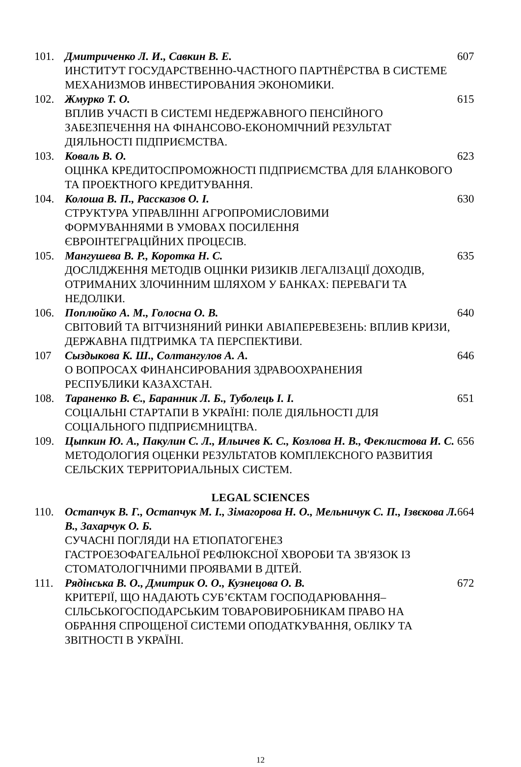| 101. | Дмитриченко Л. И., Савкин В. Е. ИНСТИТУТ ГОСУДАРСТВЕННО-ЧАСТНОГО ПАРТНЁРСТВА В СИСТЕМЕ МЕХАНИЗМОВ ИНВЕСТИРОВАНИЯ ЭКОНОМИКИ. | 607 |
| 102. | Жмурко Т. О. ВПЛИВ УЧАСТІ В СИСТЕМІ НЕДЕРЖАВНОГО ПЕНСІЙНОГО ЗАБЕЗПЕЧЕННЯ НА ФІНАНСОВО-ЕКОНОМІЧНИЙ РЕЗУЛЬТАТ ДІЯЛЬНОСТІ ПІДПРИЄМСТВА. | 615 |
| 103. | Коваль В. О. ОЦІНКА КРЕДИТОСПРОМОЖНОСТІ ПІДПРИЄМСТВА ДЛЯ БЛАНКОВОГО ТА ПРОЕКТНОГО КРЕДИТУВАННЯ. | 623 |
| 104. | Колоша В. П., Рассказов О. І. СТРУКТУРА УПРАВЛІННІ АГРОПРОМИСЛОВИМИ ФОРМУВАННЯМИ В УМОВАХ ПОСИЛЕННЯ ЄВРОІНТЕГРАЦІЙНИХ ПРОЦЕСІВ. | 630 |
| 105. | Мангушева В. Р., Коротка Н. С. ДОСЛІДЖЕННЯ МЕТОДІВ ОЦІНКИ РИЗИКІВ ЛЕГАЛІЗАЦІЇ ДОХОДІВ, ОТРИМАНИХ ЗЛОЧИННИМ ШЛЯХОМ У БАНКАХ: ПЕРЕВАГИ ТА НЕДОЛІКИ. | 635 |
| 106. | Поплюйко А. М., Голосна О. В. СВІТОВИЙ ТА ВІТЧИЗНЯНИЙ РИНКИ АВІАПЕРЕВЕЗЕНЬ: ВПЛИВ КРИЗИ, ДЕРЖАВНА ПІДТРИМКА ТА ПЕРСПЕКТИВИ. | 640 |
| 107 | Сыздыкова К. Ш., Солтангулов А. А. О ВОПРОСАХ ФИНАНСИРОВАНИЯ ЗДРАВООХРАНЕНИЯ РЕСПУБЛИКИ КАЗАХСТАН. | 646 |
| 108. | Тараненко В. Є., Баранник Л. Б., Туболець І. І. СОЦІАЛЬНІ СТАРТАПИ В УКРАЇНІ: ПОЛЕ ДІЯЛЬНОСТІ ДЛЯ СОЦІАЛЬНОГО ПІДПРИЄМНИЦТВА. | 651 |
| 109. | Цыпкин Ю. А., Пакулин С. Л., Ильичев К. С., Козлова Н. В., Феклистова И. С. МЕТОДОЛОГИЯ ОЦЕНКИ РЕЗУЛЬТАТОВ КОМПЛЕКСНОГО РАЗВИТИЯ СЕЛЬСКИХ ТЕРРИТОРИАЛЬНЫХ СИСТЕМ. | 656 |
| LEGAL SCIENCES | | |
| 110. | Остапчук В. Г., Остапчук М. І., Зімагорова Н. О., Мельничук С. П., Ізвєкова Л. В., Захарчук О. Б. СУЧАСНІ ПОГЛЯДИ НА ЕТІОПАТОГЕНЕЗ ГАСТРОЕЗОФАГЕАЛЬНОЇ РЕФЛЮКСНОЇ ХВОРОБИ ТА ЗВ'ЯЗОК ІЗ СТОМАТОЛОГІЧНИМИ ПРОЯВАМИ В ДІТЕЙ. | 664 |
| 111. | Рядінська В. О., Дмитрик О. О., Кузнецова О. В. КРИТЕРІЇ, ЩО НАДАЮТЬ СУБ’ЄКТАМ ГОСПОДАРЮВАННЯ– СІЛЬСЬКОГОСПОДАРСЬКИМ ТОВАРОВИРОБНИКАМ ПРАВО НА ОБРАННЯ СПРОЩЕНОЇ СИСТЕМИ ОПОДАТКУВАННЯ, ОБЛІКУ ТА ЗВІТНОСТІ В УКРАЇНІ. | 672 |
12